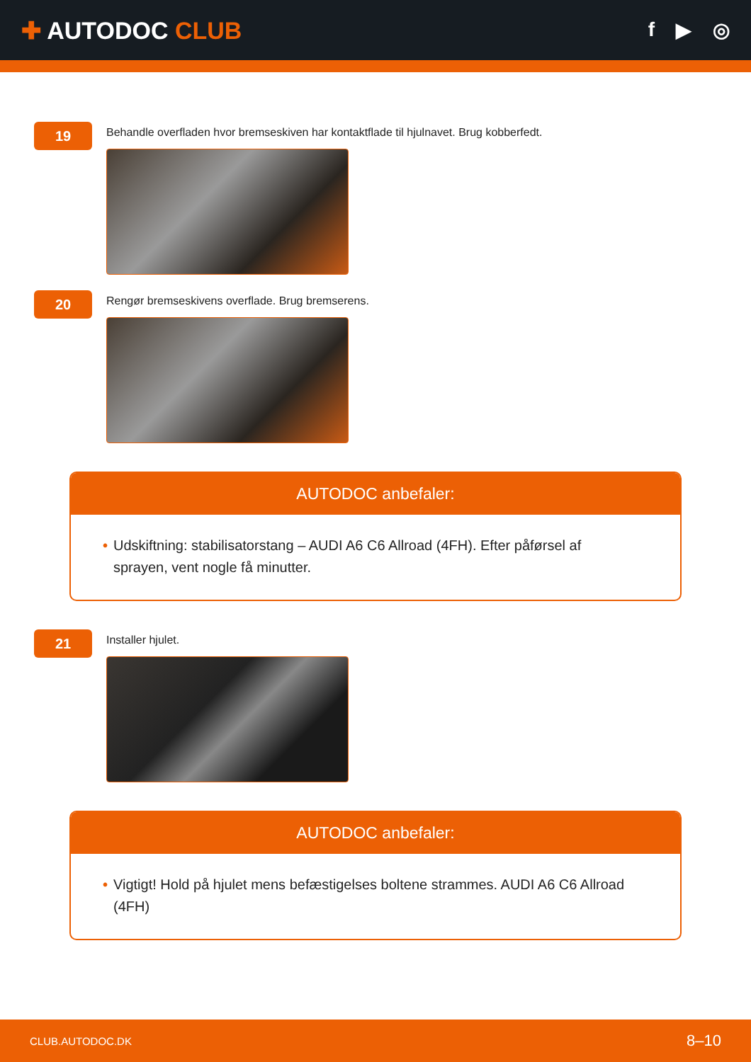✚ AUTODOC CLUB
f ▶ ◎
19
Behandle overfladen hvor bremseskiven har kontaktflade til hjulnavet. Brug kobberfedt.
20
Rengør bremseskivens overflade. Brug bremserens.
AUTODOC anbefaler:
• Udskiftning: stabilisatorstang – AUDI A6 C6 Allroad (4FH). Efter påførsel af sprayen, vent nogle få minutter.
21
Installer hjulet.
AUTODOC anbefaler:
• Vigtigt! Hold på hjulet mens befæstigelses boltene strammes. AUDI A6 C6 Allroad (4FH)
CLUB.AUTODOC.DK 8–10